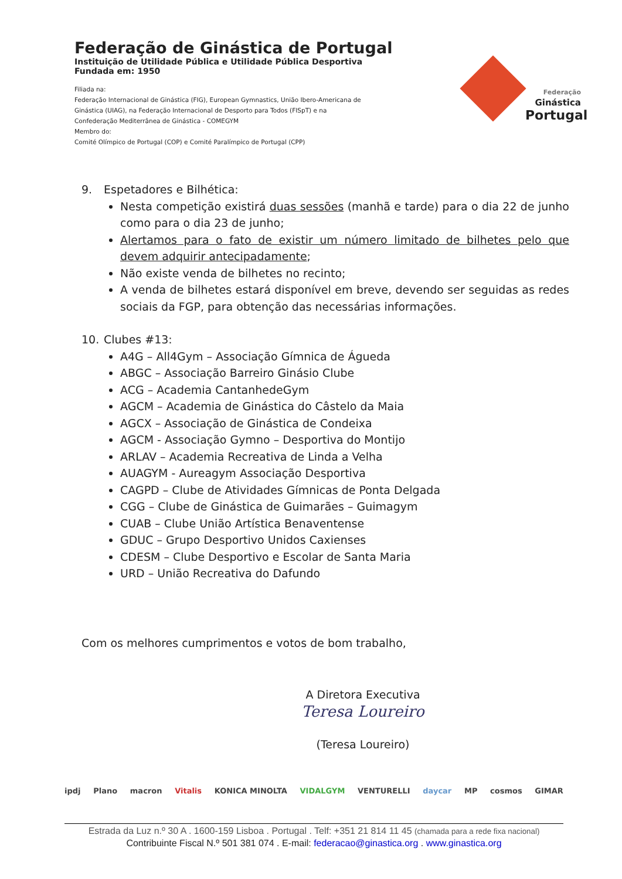Federação de Ginástica de Portugal
Instituição de Utilidade Pública e Utilidade Pública Desportiva
Fundada em: 1950
Filiada na:
Federação Internacional de Ginástica (FIG), European Gymnastics, União Ibero-Americana de
Ginástica (UIAG), na Federação Internacional de Desporto para Todos (FISpT) e na
Confederação Mediterrânea de Ginástica - COMEGYM
Membro do:
Comité Olímpico de Portugal (COP) e Comité Paralímpico de Portugal (CPP)
Federação
Ginástica
Portugal
9. Espetadores e Bilhética:
Nesta competição existirá duas sessões (manhã e tarde) para o dia 22 de junho como para o dia 23 de junho;
Alertamos para o fato de existir um número limitado de bilhetes pelo que devem adquirir antecipadamente;
Não existe venda de bilhetes no recinto;
A venda de bilhetes estará disponível em breve, devendo ser seguidas as redes sociais da FGP, para obtenção das necessárias informações.
10. Clubes #13:
A4G – All4Gym – Associação Gímnica de Águeda
ABGC – Associação Barreiro Ginásio Clube
ACG – Academia CantanhedeGym
AGCM – Academia de Ginástica do Câstelo da Maia
AGCX – Associação de Ginástica de Condeixa
AGCM - Associação Gymno – Desportiva do Montijo
ARLAV – Academia Recreativa de Linda a Velha
AUAGYM - Aureagym Associação Desportiva
CAGPD – Clube de Atividades Gímnicas de Ponta Delgada
CGG – Clube de Ginástica de Guimarães – Guimagym
CUAB – Clube União Artística Benaventense
GDUC – Grupo Desportivo Unidos Caxienses
CDESM – Clube Desportivo e Escolar de Santa Maria
URD – União Recreativa do Dafundo
Com os melhores cumprimentos e votos de bom trabalho,
A Diretora Executiva
Teresa Loureiro
(Teresa Loureiro)
ipdj Plano macron Vitalis KONICA MINOLTA VIDALGYM VENTURELLI daycar MP cosmos GIMAR
Estrada da Luz n.º 30 A . 1600-159 Lisboa . Portugal . Telf: +351 21 814 11 45 (chamada para a rede fixa nacional)
Contribuinte Fiscal N.º 501 381 074 . E-mail: federacao@ginastica.org . www.ginastica.org